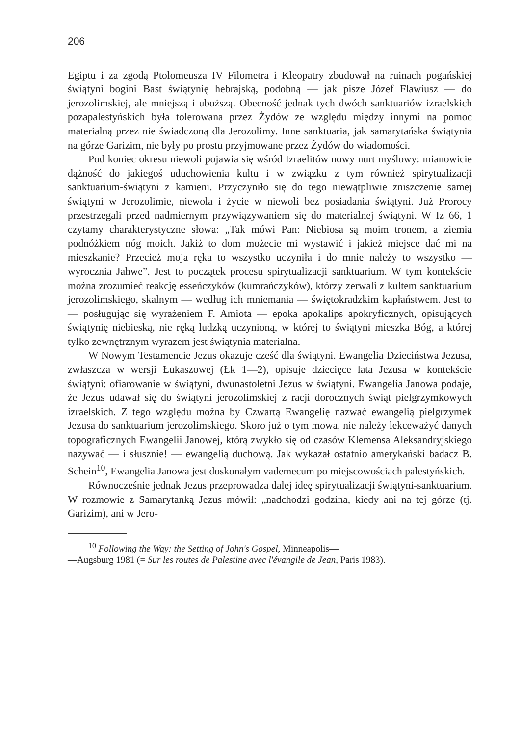206
Egiptu i za zgodą Ptolomeusza IV Filometra i Kleopatry zbudował na ruinach pogańskiej świątyni bogini Bast świątynię hebrajską, podobną — jak pisze Józef Flawiusz — do jerozolimskiej, ale mniejszą i uboższą. Obecność jednak tych dwóch sanktuariów izraelskich pozapalestyńskich była tolerowana przez Żydów ze względu między innymi na pomoc materialną przez nie świadczoną dla Jerozolimy. Inne sanktuaria, jak samarytańska świątynia na górze Garizim, nie były po prostu przyjmowane przez Żydów do wiadomości.
Pod koniec okresu niewoli pojawia się wśród Izraelitów nowy nurt myślowy: mianowicie dążność do jakiegoś uduchowienia kultu i w związku z tym również spirytualizacji sanktuarium-świątyni z kamieni. Przyczyniło się do tego niewątpliwie zniszczenie samej świątyni w Jerozolimie, niewola i życie w niewoli bez posiadania świątyni. Już Prorocy przestrzegali przed nadmiernym przywiązywaniem się do materialnej świątyni. W Iz 66, 1 czytamy charakterystyczne słowa: „Tak mówi Pan: Niebiosa są moim tronem, a ziemia podnóżkiem nóg moich. Jakiż to dom możecie mi wystawić i jakież miejsce dać mi na mieszkanie? Przecież moja ręka to wszystko uczyniła i do mnie należy to wszystko — wyrocznia Jahwe”. Jest to początek procesu spirytualizacji sanktuarium. W tym kontekście można zrozumieć reakcję esseńczyków (kumrańczyków), którzy zerwali z kultem sanktuarium jerozolimskiego, skalnym — według ich mniemania — świętokradzkim kapłaństwem. Jest to — posługując się wyrażeniem F. Amiota — epoka apokalips apokryficznych, opisujących świątynię niebieską, nie ręką ludzką uczynioną, w której to świątyni mieszka Bóg, a której tylko zewnętrznym wyrazem jest świątynia materialna.
W Nowym Testamencie Jezus okazuje cześć dla świątyni. Ewangelia Dzieciństwa Jezusa, zwłaszcza w wersji Łukaszowej (Łk 1—2), opisuje dziecięce lata Jezusa w kontekście świątyni: ofiarowanie w świątyni, dwunastoletni Jezus w świątyni. Ewangelia Janowa podaje, że Jezus udawał się do świątyni jerozolimskiej z racji dorocznych świąt pielgrzymkowych izraelskich. Z tego względu można by Czwartą Ewangelię nazwać ewangelią pielgrzymek Jezusa do sanktuarium jerozolimskiego. Skoro już o tym mowa, nie należy lekceważyć danych topograficznych Ewangelii Janowej, którą zwykło się od czasów Klemensa Aleksandryjskiego nazywać — i słusznie! — ewangelią duchową. Jak wykazał ostatnio amerykański badacz B. Schein<sup>10</sup>, Ewangelia Janowa jest doskonałym vademecum po miejscowościach palestyńskich.
Równocześnie jednak Jezus przeprowadza dalej ideę spirytualizacji świątyni-sanktuarium. W rozmowie z Samarytanką Jezus mówił: „nadchodzi godzina, kiedy ani na tej górze (tj. Garizim), ani w Jero-
<sup>10</sup> Following the Way: the Setting of John's Gospel, Minneapolis—
—Augsburg 1981 (= Sur les routes de Palestine avec l'évangile de Jean, Paris 1983).